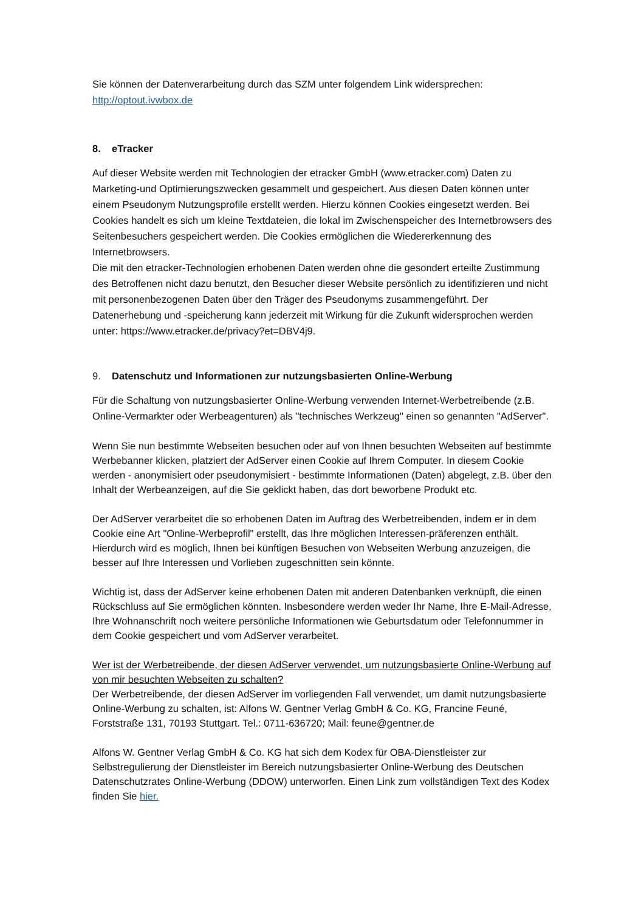Sie können der Datenverarbeitung durch das SZM unter folgendem Link widersprechen:
http://optout.ivwbox.de
8. eTracker
Auf dieser Website werden mit Technologien der etracker GmbH (www.etracker.com) Daten zu Marketing-und Optimierungszwecken gesammelt und gespeichert. Aus diesen Daten können unter einem Pseudonym Nutzungsprofile erstellt werden. Hierzu können Cookies eingesetzt werden. Bei Cookies handelt es sich um kleine Textdateien, die lokal im Zwischenspeicher des Internetbrowsers des Seitenbesuchers gespeichert werden. Die Cookies ermöglichen die Wiedererkennung des Internetbrowsers.
Die mit den etracker-Technologien erhobenen Daten werden ohne die gesondert erteilte Zustimmung des Betroffenen nicht dazu benutzt, den Besucher dieser Website persönlich zu identifizieren und nicht mit personenbezogenen Daten über den Träger des Pseudonyms zusammengeführt. Der Datenerhebung und -speicherung kann jederzeit mit Wirkung für die Zukunft widersprochen werden unter: https://www.etracker.de/privacy?et=DBV4j9.
9. Datenschutz und Informationen zur nutzungsbasierten Online-Werbung
Für die Schaltung von nutzungsbasierter Online-Werbung verwenden Internet-Werbetreibende (z.B. Online-Vermarkter oder Werbeagenturen) als "technisches Werkzeug" einen so genannten "AdServer".
Wenn Sie nun bestimmte Webseiten besuchen oder auf von Ihnen besuchten Webseiten auf bestimmte Werbebanner klicken, platziert der AdServer einen Cookie auf Ihrem Computer. In diesem Cookie werden - anonymisiert oder pseudonymisiert - bestimmte Informationen (Daten) abgelegt, z.B. über den Inhalt der Werbeanzeigen, auf die Sie geklickt haben, das dort beworbene Produkt etc.
Der AdServer verarbeitet die so erhobenen Daten im Auftrag des Werbetreibenden, indem er in dem Cookie eine Art "Online-Werbeprofil" erstellt, das Ihre möglichen Interessen-präferenzen enthält. Hierdurch wird es möglich, Ihnen bei künftigen Besuchen von Webseiten Werbung anzuzeigen, die besser auf Ihre Interessen und Vorlieben zugeschnitten sein könnte.
Wichtig ist, dass der AdServer keine erhobenen Daten mit anderen Datenbanken verknüpft, die einen Rückschluss auf Sie ermöglichen könnten. Insbesondere werden weder Ihr Name, Ihre E-Mail-Adresse, Ihre Wohnanschrift noch weitere persönliche Informationen wie Geburtsdatum oder Telefonnummer in dem Cookie gespeichert und vom AdServer verarbeitet.
Wer ist der Werbetreibende, der diesen AdServer verwendet, um nutzungsbasierte Online-Werbung auf von mir besuchten Webseiten zu schalten?
Der Werbetreibende, der diesen AdServer im vorliegenden Fall verwendet, um damit nutzungsbasierte Online-Werbung zu schalten, ist: Alfons W. Gentner Verlag GmbH & Co. KG, Francine Feuné, Forststraße 131, 70193 Stuttgart. Tel.: 0711-636720; Mail: feune@gentner.de
Alfons W. Gentner Verlag GmbH & Co. KG hat sich dem Kodex für OBA-Dienstleister zur Selbstregulierung der Dienstleister im Bereich nutzungsbasierter Online-Werbung des Deutschen Datenschutzrates Online-Werbung (DDOW) unterworfen. Einen Link zum vollständigen Text des Kodex finden Sie hier.